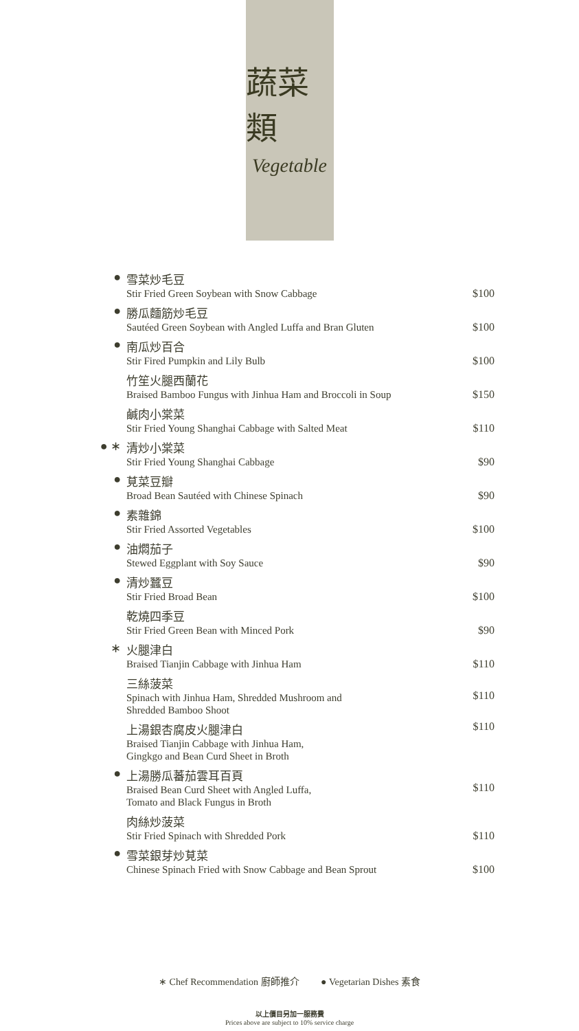蔬菜類
Vegetable
| ● | 雪菜炒毛豆 Stir Fried Green Soybean with Snow Cabbage | $100 |
| ● | 勝瓜麵筋炒毛豆 Sautéed Green Soybean with Angled Luffa and Bran Gluten | $100 |
| ● | 南瓜炒百合 Stir Fired Pumpkin and Lily Bulb | $100 |
| | 竹笙火腿西蘭花 Braised Bamboo Fungus with Jinhua Ham and Broccoli in Soup | $150 |
| | 鹹肉小棠菜 Stir Fried Young Shanghai Cabbage with Salted Meat | $110 |
| ● ∗ | 清炒小棠菜 Stir Fried Young Shanghai Cabbage | $90 |
| ● | 莧菜豆瓣 Broad Bean Sautéed with Chinese Spinach | $90 |
| ● | 素雜錦 Stir Fried Assorted Vegetables | $100 |
| ● | 油燜茄子 Stewed Eggplant with Soy Sauce | $90 |
| ● | 清炒蠶豆 Stir Fried Broad Bean | $100 |
| | 乾燒四季豆 Stir Fried Green Bean with Minced Pork | $90 |
| ∗ | 火腿津白 Braised Tianjin Cabbage with Jinhua Ham | $110 |
| | 三絲菠菜 Spinach with Jinhua Ham, Shredded Mushroom and Shredded Bamboo Shoot | $110 |
| | 上湯銀杏腐皮火腿津白 Braised Tianjin Cabbage with Jinhua Ham, Gingkgo and Bean Curd Sheet in Broth | $110 |
| ● | 上湯勝瓜蕃茄雲耳百頁 Braised Bean Curd Sheet with Angled Luffa, Tomato and Black Fungus in Broth | $110 |
| | 肉絲炒菠菜 Stir Fried Spinach with Shredded Pork | $110 |
| ● | 雪菜銀芽炒莧菜 Chinese Spinach Fried with Snow Cabbage and Bean Sprout | $100 |
∗ Chef Recommendation 廚師推介 ● Vegetarian Dishes 素食
以上價目另加一服務費
Prices above are subject to 10% service charge